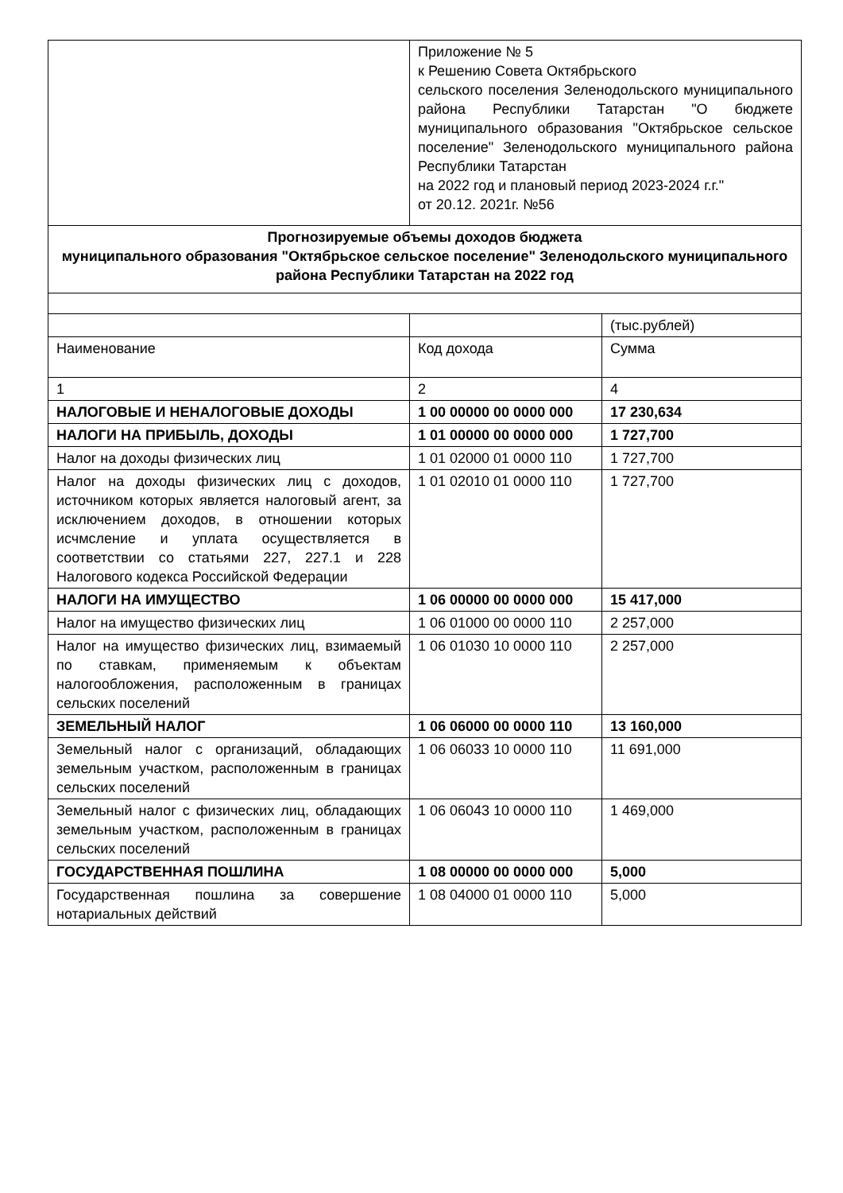| | Приложение № 5 к Решению Совета Октябрьского сельского поселения Зеленодольского муниципального района Республики Татарстан "О бюджете муниципального образования "Октябрьское сельское поселение" Зеленодольского муниципального района Республики Татарстан на 2022 год и плановый период 2023-2024 г.г." от 20.12. 2021г. №56 | |
| Прогнозируемые объемы доходов бюджета муниципального образования "Октябрьское сельское поселение" Зеленодольского муниципального района Республики Татарстан на 2022 год | | |
| | | (тыс.рублей) |
| Наименование | Код дохода | Сумма |
| 1 | 2 | 4 |
| НАЛОГОВЫЕ И НЕНАЛОГОВЫЕ ДОХОДЫ | 1 00 00000 00 0000 000 | 17 230,634 |
| НАЛОГИ НА ПРИБЫЛЬ, ДОХОДЫ | 1 01 00000 00 0000 000 | 1 727,700 |
| Налог на доходы физических лиц | 1 01 02000 01 0000 110 | 1 727,700 |
| Налог на доходы физических лиц с доходов, источником которых является налоговый агент, за исключением доходов, в отношении которых исчмсление и уплата осуществляется в соответствии со статьями 227, 227.1 и 228 Налогового кодекса Российской Федерации | 1 01 02010 01 0000 110 | 1 727,700 |
| НАЛОГИ НА ИМУЩЕСТВО | 1 06 00000 00 0000 000 | 15 417,000 |
| Налог на имущество физических лиц | 1 06 01000 00 0000 110 | 2 257,000 |
| Налог на имущество физических лиц, взимаемый по ставкам, применяемым к объектам налогообложения, расположенным в границах сельских поселений | 1 06 01030 10 0000 110 | 2 257,000 |
| ЗЕМЕЛЬНЫЙ НАЛОГ | 1 06 06000 00 0000 110 | 13 160,000 |
| Земельный налог с организаций, обладающих земельным участком, расположенным в границах сельских поселений | 1 06 06033 10 0000 110 | 11 691,000 |
| Земельный налог с физических лиц, обладающих земельным участком, расположенным в границах сельских поселений | 1 06 06043 10 0000 110 | 1 469,000 |
| ГОСУДАРСТВЕННАЯ ПОШЛИНА | 1 08 00000 00 0000 000 | 5,000 |
| Государственная пошлина за совершение нотариальных действий | 1 08 04000 01 0000 110 | 5,000 |